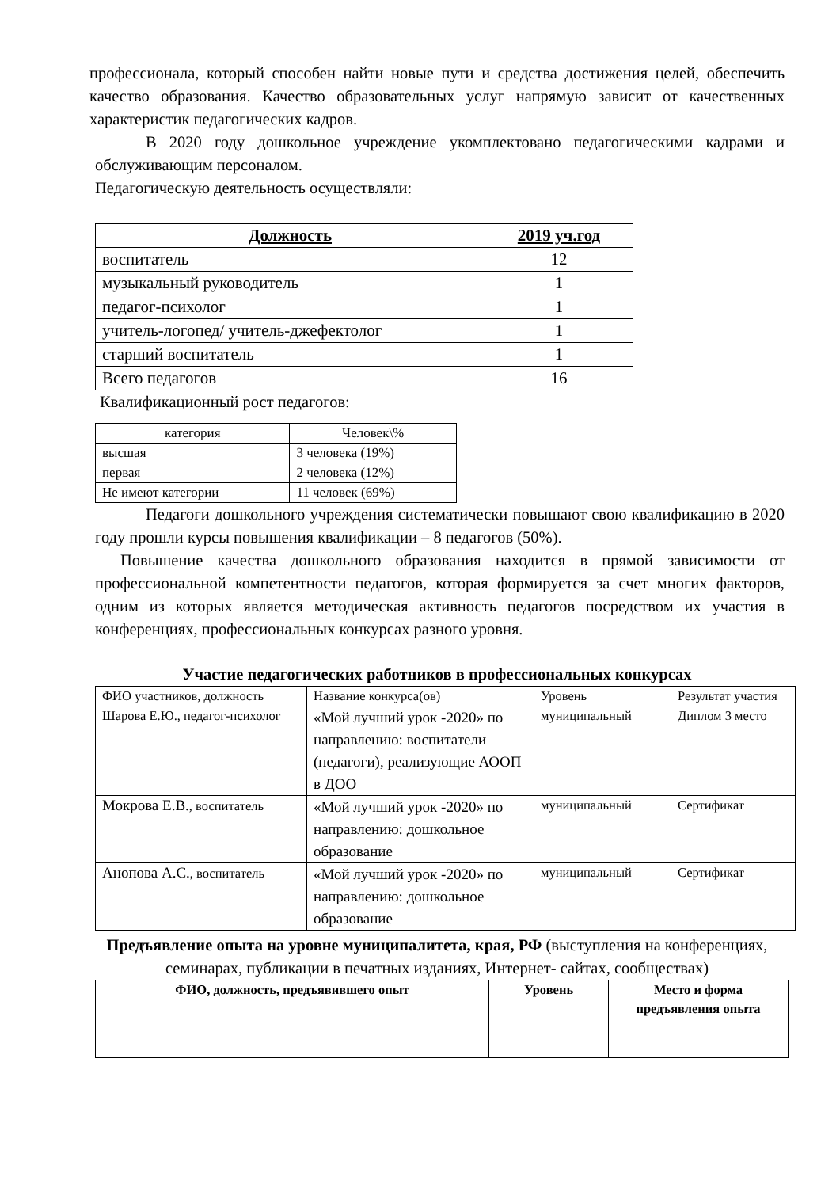профессионала, который способен найти новые пути и средства достижения целей, обеспечить качество образования. Качество образовательных услуг напрямую зависит от качественных характеристик педагогических кадров.
В 2020 году дошкольное учреждение укомплектовано педагогическими кадрами и обслуживающим персоналом.
Педагогическую деятельность осуществляли:
| Должность | 2019 уч.год |
| --- | --- |
| воспитатель | 12 |
| музыкальный руководитель | 1 |
| педагог-психолог | 1 |
| учитель-логопед/ учитель-джефектолог | 1 |
| старший воспитатель | 1 |
| Всего педагогов | 16 |
Квалификационный рост педагогов:
| категория | Человек\% |
| высшая | 3 человека (19%) |
| первая | 2 человека (12%) |
| Не имеют категории | 11 человек (69%) |
Педагоги дошкольного учреждения систематически повышают свою квалификацию в 2020 году прошли курсы повышения квалификации – 8 педагогов (50%).
Повышение качества дошкольного образования находится в прямой зависимости от профессиональной компетентности педагогов, которая формируется за счет многих факторов, одним из которых является методическая активность педагогов посредством их участия в конференциях, профессиональных конкурсах разного уровня.
Участие педагогических работников в профессиональных конкурсах
| ФИО участников, должность | Название конкурса(ов) | Уровень | Результат участия |
| Шарова Е.Ю., педагог-психолог | «Мой лучший урок -2020» по направлению: воспитатели (педагоги), реализующие АООП в ДОО | муниципальный | Диплом 3 место |
| Мокрова Е.В. , воспитатель | «Мой лучший урок -2020» по направлению: дошкольное образование | муниципальный | Сертификат |
| Анопова А.С. , воспитатель | «Мой лучший урок -2020» по направлению: дошкольное образование | муниципальный | Сертификат |
Предъявление опыта на уровне муниципалитета, края, РФ (выступления на конференциях, семинарах, публикации в печатных изданиях, Интернет- сайтах, сообществах)
| ФИО, должность, предъявившего опыт | Уровень | Место и форма предъявления опыта |
| --- | --- | --- |